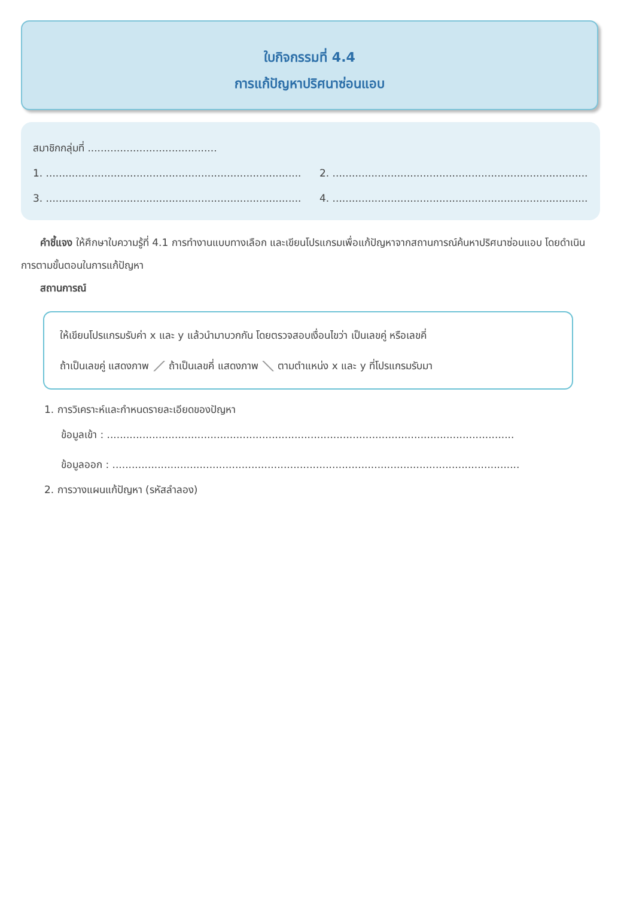ใบกิจกรรมที่ 4.4
การแก้ปัญหาปริศนาซ่อนแอบ
สมาชิกกลุ่มที่ ........................................
1. ................................................................................................... 2. ...................................................................................................
3. ................................................................................................... 4. ...................................................................................................
คำชี้แจง ให้ศึกษาใบความรู้ที่ 4.1 การทำงานแบบทางเลือก และเขียนโปรแกรมเพื่อแก้ปัญหาจากสถานการณ์ค้นหาปริศนาซ่อนแอบ โดยดำเนินการตามขั้นตอนในการแก้ปัญหา
สถานการณ์
ให้เขียนโปรแกรมรับค่า x และ y แล้วนำมาบวกกัน โดยตรวจสอบเงื่อนไขว่า เป็นเลขคู่ หรือเลขคี่
ถ้าเป็นเลขคู่ แสดงภาพ ⟋ ถ้าเป็นเลขคี่ แสดงภาพ ⟍ ตามตำแหน่ง x และ y ที่โปรแกรมรับมา
1. การวิเคราะห์และกำหนดรายละเอียดของปัญหา
ข้อมูลเข้า : ..............................................................................................................................
ข้อมูลออก : ..............................................................................................................................
2. การวางแผนแก้ปัญหา (รหัสลำลอง)